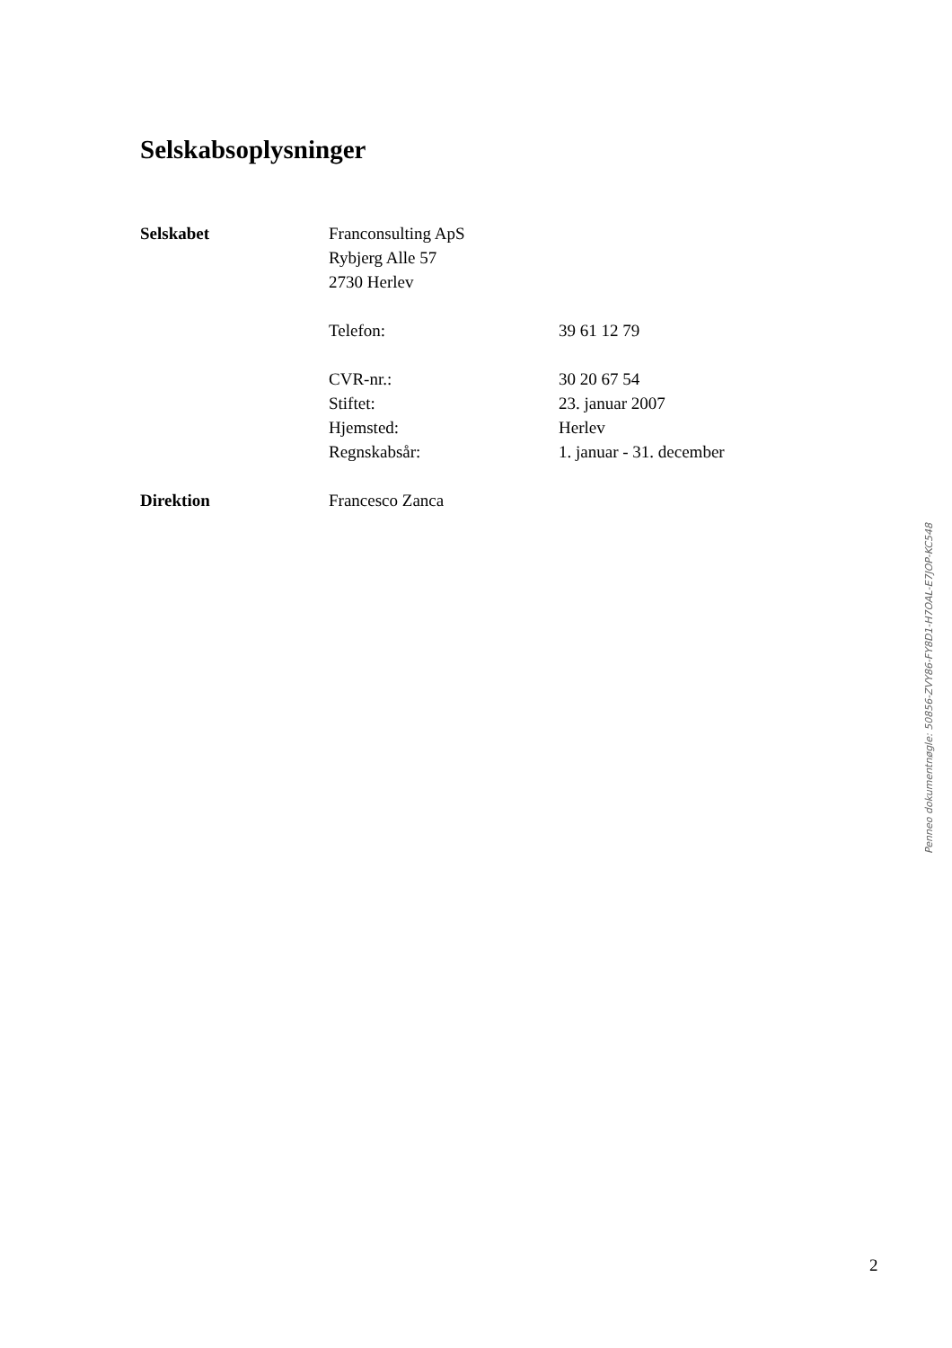Selskabsoplysninger
Selskabet Franconsulting ApS
Rybjerg Alle 57
2730 Herlev
Telefon: 39 61 12 79
CVR-nr.: 30 20 67 54
Stiftet: 23. januar 2007
Hjemsted: Herlev
Regnskabsår: 1. januar - 31. december
Direktion Francesco Zanca
Penneo dokumentnøgle: 50856-ZVY86-FY8D1-H7OAL-E7JOP-KC548
2